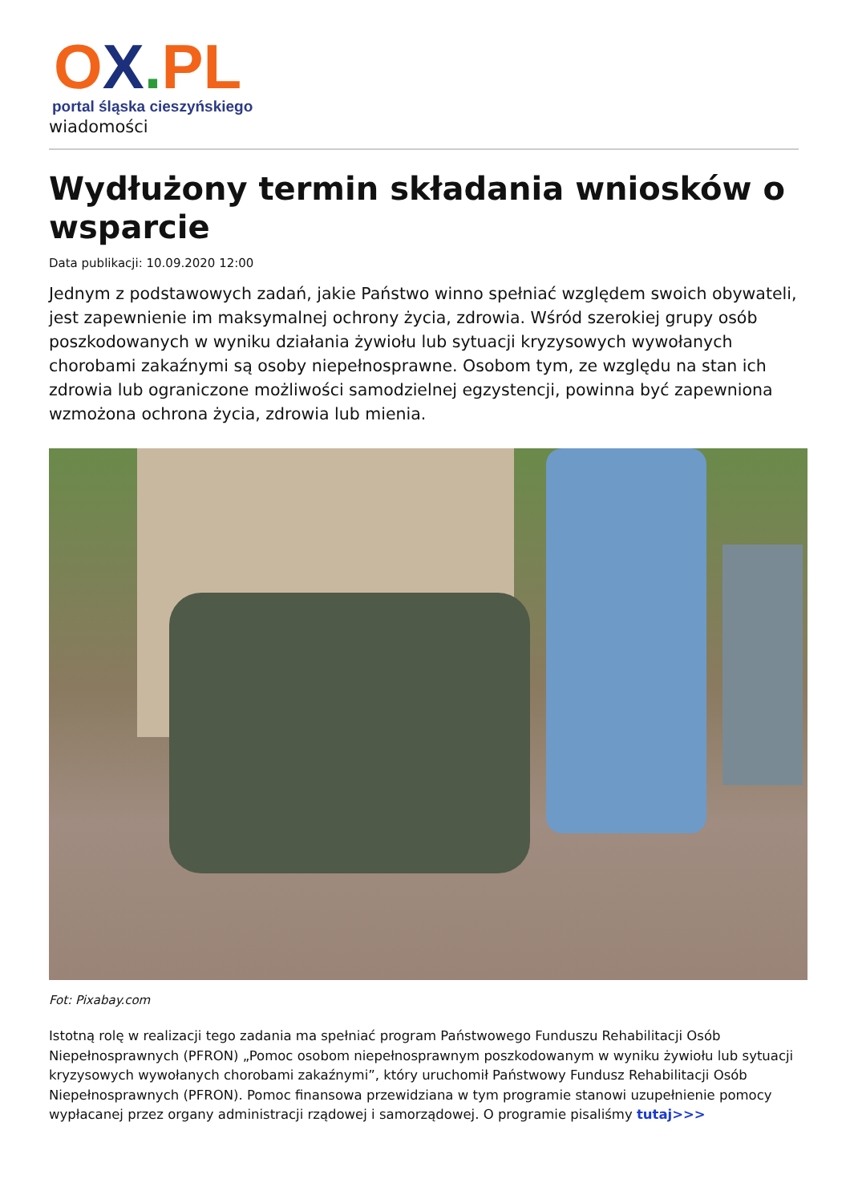OX. PL
portal śląska cieszyńskiego
wiadomości
Wydłużony termin składania wniosków o wsparcie
Data publikacji: 10.09.2020 12:00
Jednym z podstawowych zadań, jakie Państwo winno spełniać względem swoich obywateli, jest zapewnienie im maksymalnej ochrony życia, zdrowia. Wśród szerokiej grupy osób poszkodowanych w wyniku działania żywiołu lub sytuacji kryzysowych wywołanych chorobami zakaźnymi są osoby niepełnosprawne. Osobom tym, ze względu na stan ich zdrowia lub ograniczone możliwości samodzielnej egzystencji, powinna być zapewniona wzmożona ochrona życia, zdrowia lub mienia.
Fot: Pixabay.com
Istotną rolę w realizacji tego zadania ma spełniać program Państwowego Funduszu Rehabilitacji Osób Niepełnosprawnych (PFRON) „Pomoc osobom niepełnosprawnym poszkodowanym w wyniku żywiołu lub sytuacji kryzysowych wywołanych chorobami zakaźnymi”, który uruchomił Państwowy Fundusz Rehabilitacji Osób Niepełnosprawnych (PFRON). Pomoc finansowa przewidziana w tym programie stanowi uzupełnienie pomocy wypłacanej przez organy administracji rządowej i samorządowej. O programie pisaliśmy tutaj>>>